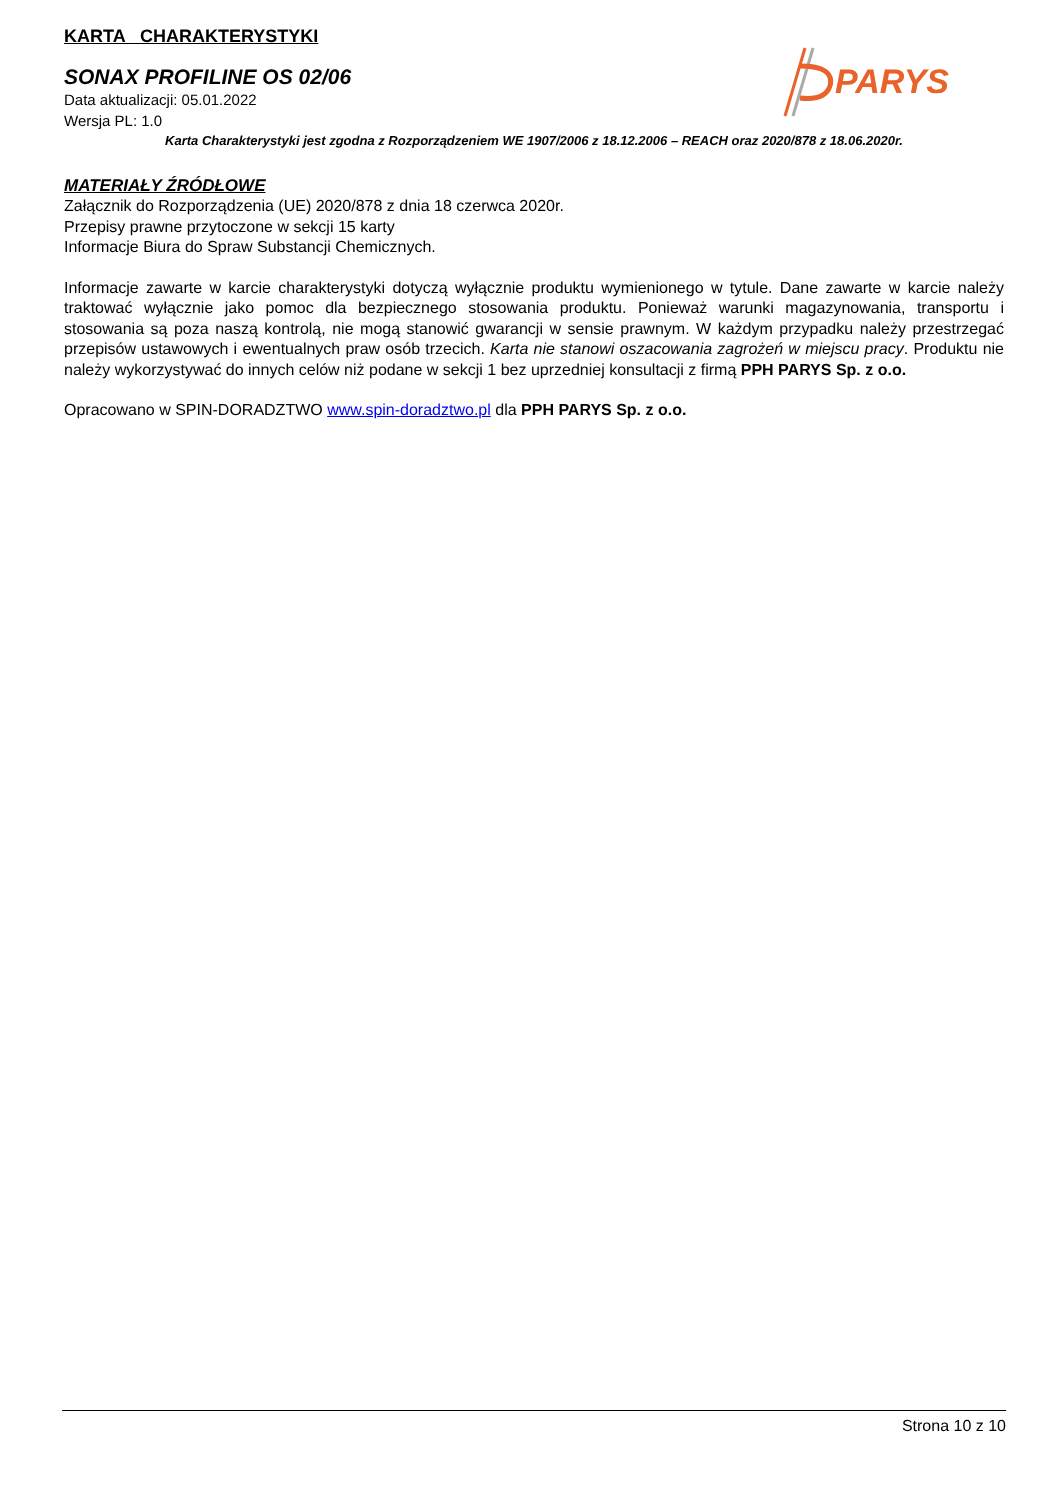KARTA CHARAKTERYSTYKI
SONAX PROFILINE OS 02/06
Data aktualizacji: 05.01.2022
Wersja PL: 1.0
PARYS
Karta Charakterystyki jest zgodna z Rozporządzeniem WE 1907/2006 z 18.12.2006 – REACH oraz 2020/878 z 18.06.2020r.
MATERIAŁY ŹRÓDŁOWE
Załącznik do Rozporządzenia (UE) 2020/878 z dnia 18 czerwca 2020r.
Przepisy prawne przytoczone w sekcji 15 karty
Informacje Biura do Spraw Substancji Chemicznych.
Informacje zawarte w karcie charakterystyki dotyczą wyłącznie produktu wymienionego w tytule. Dane zawarte w karcie należy traktować wyłącznie jako pomoc dla bezpiecznego stosowania produktu. Ponieważ warunki magazynowania, transportu i stosowania są poza naszą kontrolą, nie mogą stanowić gwarancji w sensie prawnym. W każdym przypadku należy przestrzegać przepisów ustawowych i ewentualnych praw osób trzecich. Karta nie stanowi oszacowania zagrożeń w miejscu pracy. Produktu nie należy wykorzystywać do innych celów niż podane w sekcji 1 bez uprzedniej konsultacji z firmą PPH PARYS Sp. z o.o.
Opracowano w SPIN-DORADZTWO www.spin-doradztwo.pl dla PPH PARYS Sp. z o.o.
Strona 10 z 10